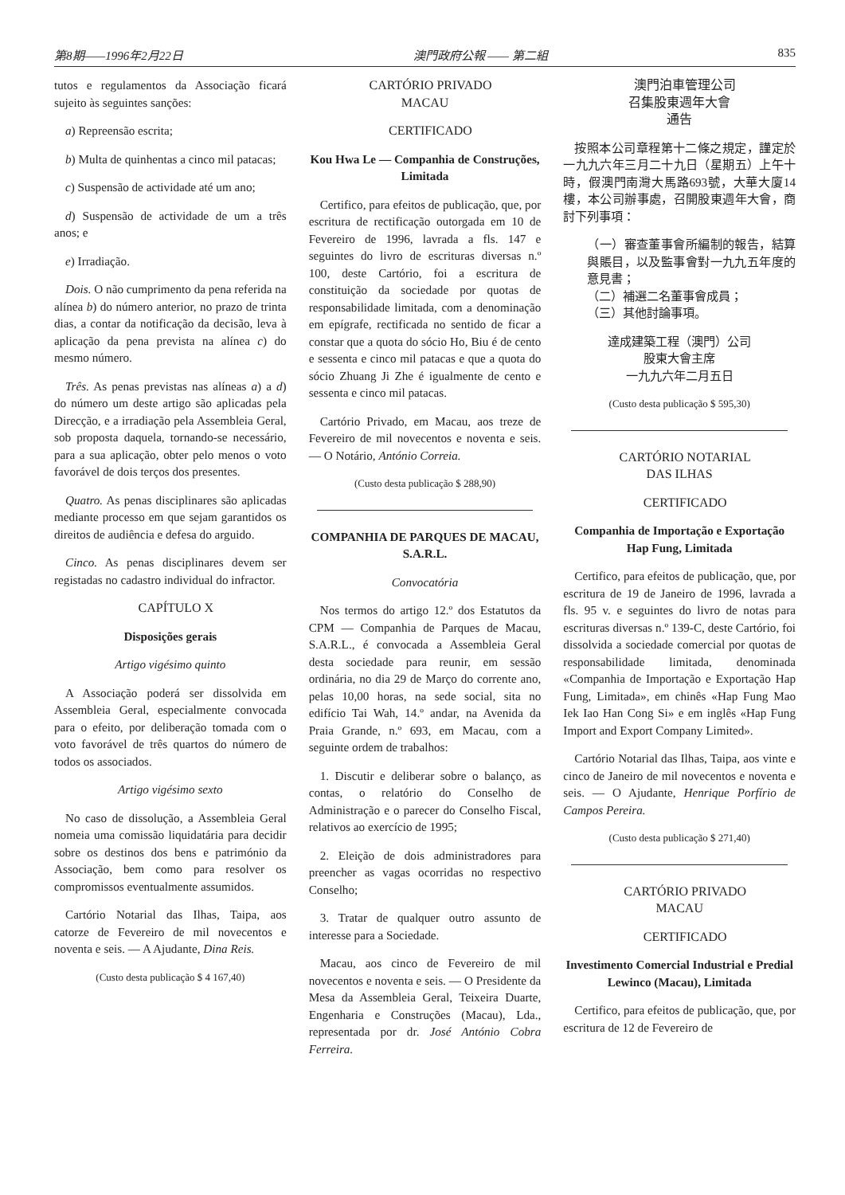第8期——1996年2月22日 澳門政府公報 —— 第二組 835
tutos e regulamentos da Associação ficará sujeito às seguintes sanções:
a) Repreensão escrita;
b) Multa de quinhentas a cinco mil patacas;
c) Suspensão de actividade até um ano;
d) Suspensão de actividade de um a três anos; e
e) Irradiação.
Dois. O não cumprimento da pena referida na alínea b) do número anterior, no prazo de trinta dias, a contar da notificação da decisão, leva à aplicação da pena prevista na alínea c) do mesmo número.
Três. As penas previstas nas alíneas a) a d) do número um deste artigo são aplicadas pela Direcção, e a irradiação pela Assembleia Geral, sob proposta daquela, tornando-se necessário, para a sua aplicação, obter pelo menos o voto favorável de dois terços dos presentes.
Quatro. As penas disciplinares são aplicadas mediante processo em que sejam garantidos os direitos de audiência e defesa do arguido.
Cinco. As penas disciplinares devem ser registadas no cadastro individual do infractor.
CAPÍTULO X
Disposições gerais
Artigo vigésimo quinto
A Associação poderá ser dissolvida em Assembleia Geral, especialmente convocada para o efeito, por deliberação tomada com o voto favorável de três quartos do número de todos os associados.
Artigo vigésimo sexto
No caso de dissolução, a Assembleia Geral nomeia uma comissão liquidatária para decidir sobre os destinos dos bens e património da Associação, bem como para resolver os compromissos eventualmente assumidos.
Cartório Notarial das Ilhas, Taipa, aos catorze de Fevereiro de mil novecentos e noventa e seis. — A Ajudante, Dina Reis.
(Custo desta publicação $ 4 167,40)
CARTÓRIO PRIVADO
MACAU
CERTIFICADO
Kou Hwa Le — Companhia de Construções, Limitada
Certifico, para efeitos de publicação, que, por escritura de rectificação outorgada em 10 de Fevereiro de 1996, lavrada a fls. 147 e seguintes do livro de escrituras diversas n.º 100, deste Cartório, foi a escritura de constituição da sociedade por quotas de responsabilidade limitada, com a denominação em epígrafe, rectificada no sentido de ficar a constar que a quota do sócio Ho, Biu é de cento e sessenta e cinco mil patacas e que a quota do sócio Zhuang Ji Zhe é igualmente de cento e sessenta e cinco mil patacas.
Cartório Privado, em Macau, aos treze de Fevereiro de mil novecentos e noventa e seis. — O Notário, António Correia.
(Custo desta publicação $ 288,90)
COMPANHIA DE PARQUES DE MACAU, S.A.R.L.
Convocatória
Nos termos do artigo 12.º dos Estatutos da CPM — Companhia de Parques de Macau, S.A.R.L., é convocada a Assembleia Geral desta sociedade para reunir, em sessão ordinária, no dia 29 de Março do corrente ano, pelas 10,00 horas, na sede social, sita no edifício Tai Wah, 14.º andar, na Avenida da Praia Grande, n.º 693, em Macau, com a seguinte ordem de trabalhos:
1. Discutir e deliberar sobre o balanço, as contas, o relatório do Conselho de Administração e o parecer do Conselho Fiscal, relativos ao exercício de 1995;
2. Eleição de dois administradores para preencher as vagas ocorridas no respectivo Conselho;
3. Tratar de qualquer outro assunto de interesse para a Sociedade.
Macau, aos cinco de Fevereiro de mil novecentos e noventa e seis. — O Presidente da Mesa da Assembleia Geral, Teixeira Duarte, Engenharia e Construções (Macau), Lda., representada por dr. José António Cobra Ferreira.
澳門泊車管理公司
召集股東週年大會
通告
按照本公司章程第十二條之規定，謹定於一九九六年三月二十九日（星期五）上午十時，假澳門南灣大馬路693號，大華大廈14樓，本公司辦事處，召開股東週年大會，商討下列事項：
（一）審查董事會所編制的報告，結算與賬目，以及監事會對一九九五年度的意見書；
（二）補選二名董事會成員；
（三）其他討論事項。
達成建築工程（澳門）公司
股東大會主席
一九九六年二月五日
(Custo desta publicação $ 595,30)
CARTÓRIO NOTARIAL
DAS ILHAS
CERTIFICADO
Companhia de Importação e Exportação Hap Fung, Limitada
Certifico, para efeitos de publicação, que, por escritura de 19 de Janeiro de 1996, lavrada a fls. 95 v. e seguintes do livro de notas para escrituras diversas n.º 139-C, deste Cartório, foi dissolvida a sociedade comercial por quotas de responsabilidade limitada, denominada «Companhia de Importação e Exportação Hap Fung, Limitada», em chinês «Hap Fung Mao Iek Iao Han Cong Si» e em inglês «Hap Fung Import and Export Company Limited».
Cartório Notarial das Ilhas, Taipa, aos vinte e cinco de Janeiro de mil novecentos e noventa e seis. — O Ajudante, Henrique Porfírio de Campos Pereira.
(Custo desta publicação $ 271,40)
CARTÓRIO PRIVADO
MACAU
CERTIFICADO
Investimento Comercial Industrial e Predial Lewinco (Macau), Limitada
Certifico, para efeitos de publicação, que, por escritura de 12 de Fevereiro de